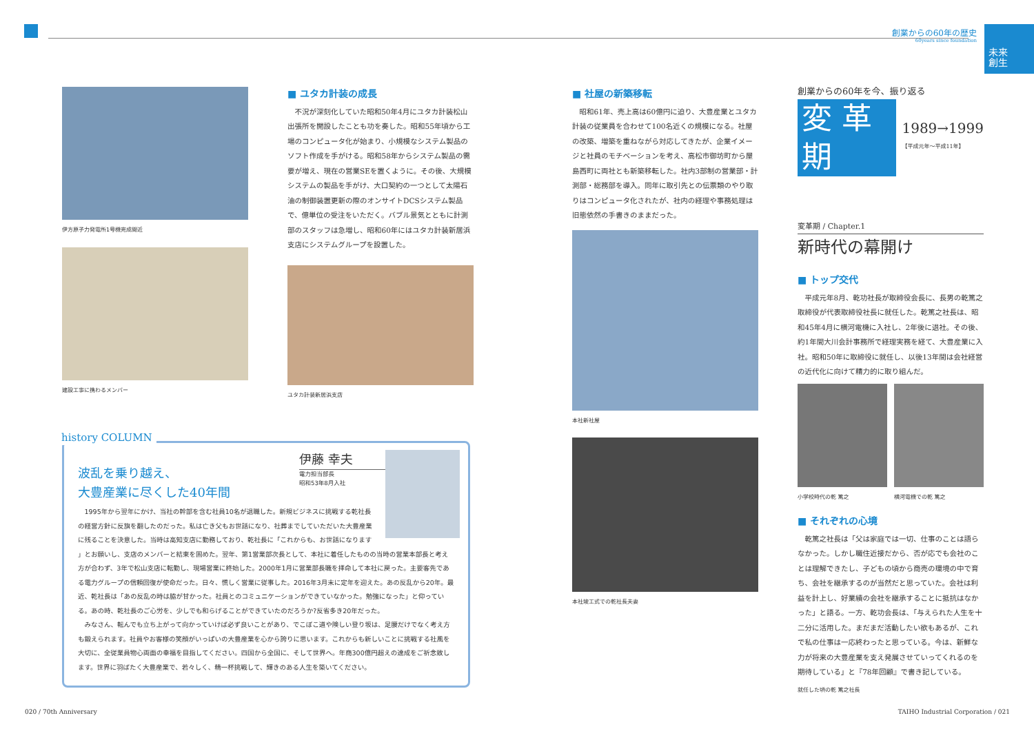創業からの60年の歴史
60years since foundation
未来
創生
伊方原子力発電所1号機完成間近
建設工事に携わるメンバー
■ ユタカ計装の成長
不況が深刻化していた昭和50年4月にユタカ計装松山出張所を開設したことも功を奏した。昭和55年頃から工場のコンピュータ化が始まり、小規模なシステム製品のソフト作成を手がける。昭和58年からシステム製品の需要が増え、現在の営業SEを置くように。その後、大規模システムの製品を手がけ、大口契約の一つとして太陽石油の制御装置更新の際のオンサイトDCSシステム製品で、億単位の受注をいただく。バブル景気とともに計測部のスタッフは急増し、昭和60年にはユタカ計装新居浜支店にシステムグループを設置した。
ユタカ計装新居浜支店
history COLUMN
波乱を乗り越え、
大豊産業に尽くした40年間
伊藤 幸夫
電力担当部長
昭和53年8月入社
1995年から翌年にかけ、当社の幹部を含む社員10名が退職した。新規ビジネスに挑戦する乾社長の経営方針に反旗を翻したのだった。私は亡き父もお世話になり、社葬までしていただいた大豊産業に残ることを決意した。当時は高知支店に勤務しており、乾社長に「これからも、お世話になります
」とお願いし、支店のメンバーと結束を固めた。翌年、第1営業部次長として、本社に着任したものの当時の営業本部長と考え方が合わず、3年で松山支店に転勤し、現場営業に終始した。2000年1月に営業部長職を拝命して本社に戻った。主要客先である電力グループの信頼回復が使命だった。日々、慌しく営業に従事した。2016年3月末に定年を迎えた。あの反乱から20年。最近、乾社長は「あの反乱の時は脇が甘かった。社員とのコミュニケーションができていなかった。勉強になった」と仰っている。あの時、乾社長のご心労を、少しでも和らげることができていたのだろうか?反省多き20年だった。
みなさん、転んでも立ち上がって向かっていけば必ず良いことがあり、でこぼこ道や険しい登り坂は、足腰だけでなく考え方も鍛えられます。社員やお客様の笑顔がいっぱいの大豊産業を心から誇りに思います。これからも新しいことに挑戦する社風を大切に、全従業員物心両面の幸福を目指してください。四国から全国に、そして世界へ。年商300億円超えの達成をご祈念致します。世界に羽ばたく大豊産業で、若々しく、精一杯挑戦して、輝きのある人生を築いてください。
■ 社屋の新築移転
昭和61年、売上高は60億円に迫り、大豊産業とユタカ計装の従業員を合わせて100名近くの規模になる。社屋の改築、増築を重ねながら対応してきたが、企業イメージと社員のモチベーションを考え、高松市御坊町から屋島西町に両社とも新築移転した。社内3部制の営業部・計測部・総務部を導入。同年に取引先との伝票類のやり取りはコンピュータ化されたが、社内の経理や事務処理は旧態依然の手書きのままだった。
本社新社屋
本社竣工式での乾社長夫妻
創業からの60年を今、振り返る
変 革 期
1989→1999
【平成元年〜平成11年】
変革期 / Chapter.1
新時代の幕開け
■ トップ交代
平成元年8月、乾功社長が取締役会長に、長男の乾篤之取締役が代表取締役社長に就任した。乾篤之社長は、昭和45年4月に横河電機に入社し、2年後に退社。その後、約1年間大川会計事務所で経理実務を経て、大豊産業に入社。昭和50年に取締役に就任し、以後13年間は会社経営の近代化に向けて精力的に取り組んだ。
小学校時代の乾 篤之 横河電機での乾 篤之
■ それぞれの心境
乾篤之社長は「父は家庭では一切、仕事のことは語らなかった。しかし職住近接だから、否が応でも会社のことは理解できたし、子どもの頃から商売の環境の中で育ち、会社を継承するのが当然だと思っていた。会社は利益を計上し、好業績の会社を継承することに抵抗はなかった」と語る。一方、乾功会長は、「与えられた人生を十二分に活用した。まだまだ活動したい欲もあるが、これで私の仕事は一応終わったと思っている。今は、新鮮な力が将来の大豊産業を支え発展させていってくれるのを期待している」と『78年回顧』で書き記している。
就任した頃の乾 篤之社長
020 / 70th Anniversary
TAIHO Industrial Corporation / 021